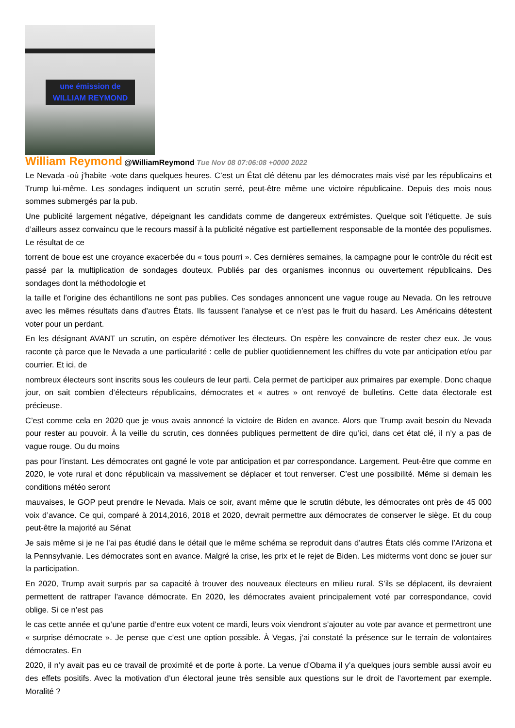une émission de
WILLIAM REYMOND
William Reymond @WilliamReymond Tue Nov 08 07:06:08 +0000 2022
Le Nevada -où j’habite -vote dans quelques heures. C’est un État clé détenu par les démocrates mais visé par les républicains et Trump lui-même. Les sondages indiquent un scrutin serré, peut-être même une victoire républicaine. Depuis des mois nous sommes submergés par la pub.
Une publicité largement négative, dépeignant les candidats comme de dangereux extrémistes. Quelque soit l’étiquette. Je suis d’ailleurs assez convaincu que le recours massif à la publicité négative est partiellement responsable de la montée des populismes. Le résultat de ce
torrent de boue est une croyance exacerbée du « tous pourri ». Ces dernières semaines, la campagne pour le contrôle du récit est passé par la multiplication de sondages douteux. Publiés par des organismes inconnus ou ouvertement républicains. Des sondages dont la méthodologie et
la taille et l’origine des échantillons ne sont pas publies. Ces sondages annoncent une vague rouge au Nevada. On les retrouve avec les mêmes résultats dans d’autres États. Ils faussent l’analyse et ce n’est pas le fruit du hasard. Les Américains détestent voter pour un perdant.
En les désignant AVANT un scrutin, on espère démotiver les électeurs. On espère les convaincre de rester chez eux. Je vous raconte çà parce que le Nevada a une particularité : celle de publier quotidiennement les chiffres du vote par anticipation et/ou par courrier. Et ici, de
nombreux électeurs sont inscrits sous les couleurs de leur parti. Cela permet de participer aux primaires par exemple. Donc chaque jour, on sait combien d’électeurs républicains, démocrates et « autres » ont renvoyé de bulletins. Cette data électorale est précieuse.
C’est comme cela en 2020 que je vous avais annoncé la victoire de Biden en avance. Alors que Trump avait besoin du Nevada pour rester au pouvoir. À la veille du scrutin, ces données publiques permettent de dire qu’ici, dans cet état clé, il n’y a pas de vague rouge. Ou du moins
pas pour l’instant. Les démocrates ont gagné le vote par anticipation et par correspondance. Largement. Peut-être que comme en 2020, le vote rural et donc républicain va massivement se déplacer et tout renverser. C’est une possibilité. Même si demain les conditions météo seront
mauvaises, le GOP peut prendre le Nevada. Mais ce soir, avant même que le scrutin débute, les démocrates ont près de 45 000 voix d’avance. Ce qui, comparé à 2014,2016, 2018 et 2020, devrait permettre aux démocrates de conserver le siège. Et du coup peut-être la majorité au Sénat
Je sais même si je ne l’ai pas étudié dans le détail que le même schéma se reproduit dans d’autres États clés comme l’Arizona et la Pennsylvanie. Les démocrates sont en avance. Malgré la crise, les prix et le rejet de Biden. Les midterms vont donc se jouer sur la participation.
En 2020, Trump avait surpris par sa capacité à trouver des nouveaux électeurs en milieu rural. S’ils se déplacent, ils devraient permettent de rattraper l’avance démocrate. En 2020, les démocrates avaient principalement voté par correspondance, covid oblige. Si ce n’est pas
le cas cette année et qu’une partie d’entre eux votent ce mardi, leurs voix viendront s’ajouter au vote par avance et permettront une « surprise démocrate ». Je pense que c’est une option possible. À Vegas, j’ai constaté la présence sur le terrain de volontaires démocrates. En
2020, il n’y avait pas eu ce travail de proximité et de porte à porte. La venue d’Obama il y’a quelques jours semble aussi avoir eu des effets positifs. Avec la motivation d’un électoral jeune très sensible aux questions sur le droit de l’avortement par exemple. Moralité ?